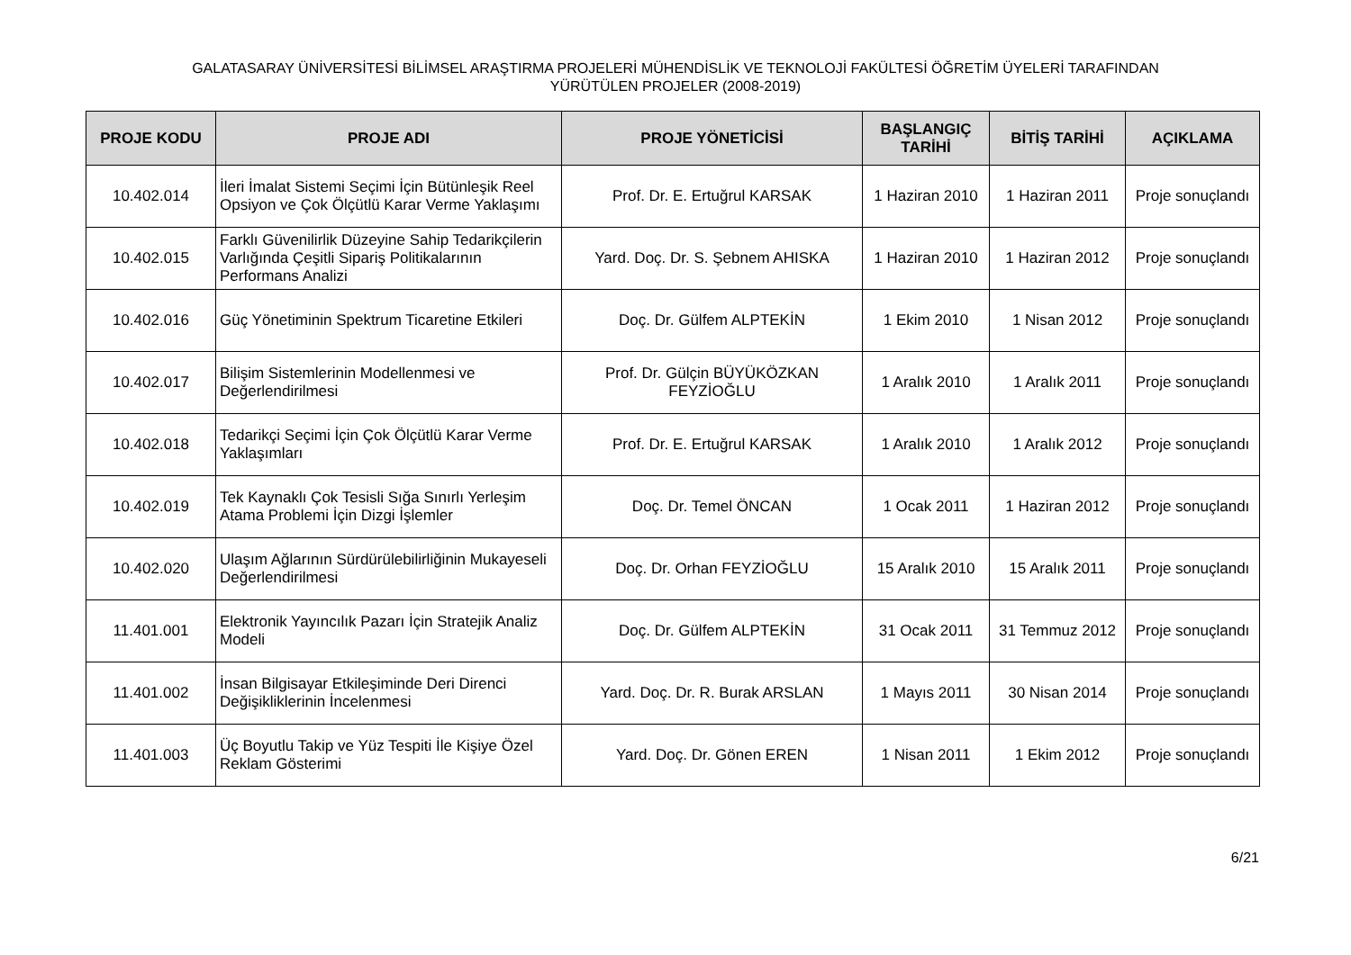GALATASARAY ÜNİVERSİTESİ BİLİMSEL ARAŞTIRMA PROJELERİ MÜHENDİSLİK VE TEKNOLOJİ FAKÜLTESİ ÖĞRETİM ÜYELERİ TARAFINDAN
YÜRÜTÜLEN PROJELER (2008-2019)
| PROJE KODU | PROJE ADI | PROJE YÖNETİCİSİ | BAŞLANGIÇ TARİHİ | BİTİŞ TARİHİ | AÇIKLAMA |
| --- | --- | --- | --- | --- | --- |
| 10.402.014 | İleri İmalat Sistemi Seçimi İçin Bütünleşik Reel Opsiyon ve Çok Ölçütlü Karar Verme Yaklaşımı | Prof. Dr. E. Ertuğrul KARSAK | 1 Haziran 2010 | 1 Haziran 2011 | Proje sonuçlandı |
| 10.402.015 | Farklı Güvenilirlik Düzeyine Sahip Tedarikçilerin Varlığında Çeşitli Sipariş Politikalarının Performans Analizi | Yard. Doç. Dr. S. Şebnem AHISKA | 1 Haziran 2010 | 1 Haziran 2012 | Proje sonuçlandı |
| 10.402.016 | Güç Yönetiminin Spektrum Ticaretine Etkileri | Doç. Dr. Gülfem ALPTEKİN | 1 Ekim 2010 | 1 Nisan 2012 | Proje sonuçlandı |
| 10.402.017 | Bilişim Sistemlerinin Modellenmesi ve Değerlendirilmesi | Prof. Dr. Gülçin BÜYÜKÖZKAN FEYZİOĞLU | 1 Aralık 2010 | 1 Aralık 2011 | Proje sonuçlandı |
| 10.402.018 | Tedarikçi Seçimi İçin Çok Ölçütlü Karar Verme Yaklaşımları | Prof. Dr. E. Ertuğrul KARSAK | 1 Aralık 2010 | 1 Aralık 2012 | Proje sonuçlandı |
| 10.402.019 | Tek Kaynaklı Çok Tesisli Sığa Sınırlı Yerleşim Atama Problemi İçin Dizgi İşlemler | Doç. Dr. Temel ÖNCAN | 1 Ocak 2011 | 1 Haziran 2012 | Proje sonuçlandı |
| 10.402.020 | Ulaşım Ağlarının Sürdürülebilirliğinin Mukayeseli Değerlendirilmesi | Doç. Dr. Orhan FEYZİOĞLU | 15 Aralık 2010 | 15 Aralık 2011 | Proje sonuçlandı |
| 11.401.001 | Elektronik Yayıncılık Pazarı İçin Stratejik Analiz Modeli | Doç. Dr. Gülfem ALPTEKİN | 31 Ocak 2011 | 31 Temmuz 2012 | Proje sonuçlandı |
| 11.401.002 | İnsan Bilgisayar Etkileşiminde Deri Direnci Değişikliklerinin İncelenmesi | Yard. Doç. Dr. R. Burak ARSLAN | 1 Mayıs 2011 | 30 Nisan 2014 | Proje sonuçlandı |
| 11.401.003 | Üç Boyutlu Takip ve Yüz Tespiti İle Kişiye Özel Reklam Gösterimi | Yard. Doç. Dr. Gönen EREN | 1 Nisan 2011 | 1 Ekim 2012 | Proje sonuçlandı |
6/21